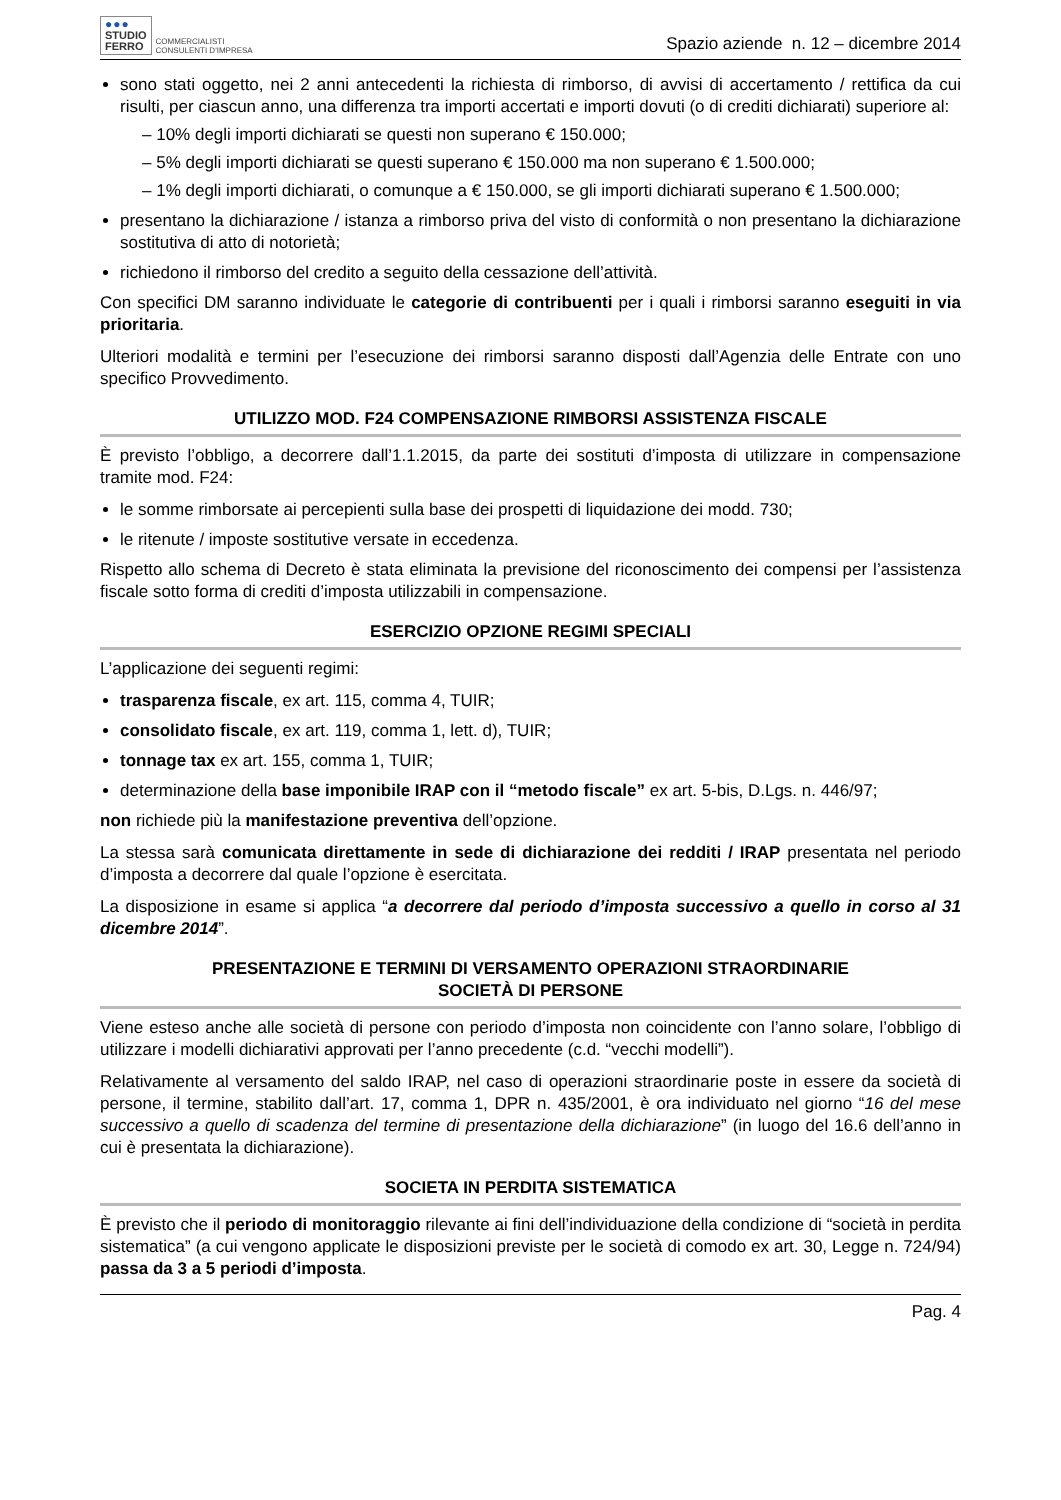●●●
STUDIO
FERRO
COMMERCIALISTI
CONSULENTI D'IMPRESA
Spazio aziende n. 12 – dicembre 2014
sono stati oggetto, nei 2 anni antecedenti la richiesta di rimborso, di avvisi di accertamento / rettifica da cui risulti, per ciascun anno, una differenza tra importi accertati e importi dovuti (o di crediti dichiarati) superiore al:
– 10% degli importi dichiarati se questi non superano € 150.000;
– 5% degli importi dichiarati se questi superano € 150.000 ma non superano € 1.500.000;
– 1% degli importi dichiarati, o comunque a € 150.000, se gli importi dichiarati superano € 1.500.000;
presentano la dichiarazione / istanza a rimborso priva del visto di conformità o non presentano la dichiarazione sostitutiva di atto di notorietà;
richiedono il rimborso del credito a seguito della cessazione dell’attività.
Con specifici DM saranno individuate le categorie di contribuenti per i quali i rimborsi saranno eseguiti in via prioritaria.
Ulteriori modalità e termini per l’esecuzione dei rimborsi saranno disposti dall’Agenzia delle Entrate con uno specifico Provvedimento.
UTILIZZO MOD. F24 COMPENSAZIONE RIMBORSI ASSISTENZA FISCALE
È previsto l’obbligo, a decorrere dall’1.1.2015, da parte dei sostituti d’imposta di utilizzare in compensazione tramite mod. F24:
le somme rimborsate ai percepienti sulla base dei prospetti di liquidazione dei modd. 730;
le ritenute / imposte sostitutive versate in eccedenza.
Rispetto allo schema di Decreto è stata eliminata la previsione del riconoscimento dei compensi per l’assistenza fiscale sotto forma di crediti d’imposta utilizzabili in compensazione.
ESERCIZIO OPZIONE REGIMI SPECIALI
L’applicazione dei seguenti regimi:
trasparenza fiscale, ex art. 115, comma 4, TUIR;
consolidato fiscale, ex art. 119, comma 1, lett. d), TUIR;
tonnage tax ex art. 155, comma 1, TUIR;
determinazione della base imponibile IRAP con il “metodo fiscale” ex art. 5-bis, D.Lgs. n. 446/97;
non richiede più la manifestazione preventiva dell’opzione.
La stessa sarà comunicata direttamente in sede di dichiarazione dei redditi / IRAP presentata nel periodo d’imposta a decorrere dal quale l’opzione è esercitata.
La disposizione in esame si applica “a decorrere dal periodo d’imposta successivo a quello in corso al 31 dicembre 2014”.
PRESENTAZIONE E TERMINI DI VERSAMENTO OPERAZIONI STRAORDINARIE
SOCIETÀ DI PERSONE
Viene esteso anche alle società di persone con periodo d’imposta non coincidente con l’anno solare, l’obbligo di utilizzare i modelli dichiarativi approvati per l’anno precedente (c.d. “vecchi modelli”).
Relativamente al versamento del saldo IRAP, nel caso di operazioni straordinarie poste in essere da società di persone, il termine, stabilito dall’art. 17, comma 1, DPR n. 435/2001, è ora individuato nel giorno “16 del mese successivo a quello di scadenza del termine di presentazione della dichiarazione” (in luogo del 16.6 dell’anno in cui è presentata la dichiarazione).
SOCIETA IN PERDITA SISTEMATICA
È previsto che il periodo di monitoraggio rilevante ai fini dell’individuazione della condizione di “società in perdita sistematica” (a cui vengono applicate le disposizioni previste per le società di comodo ex art. 30, Legge n. 724/94) passa da 3 a 5 periodi d’imposta.
Pag. 4